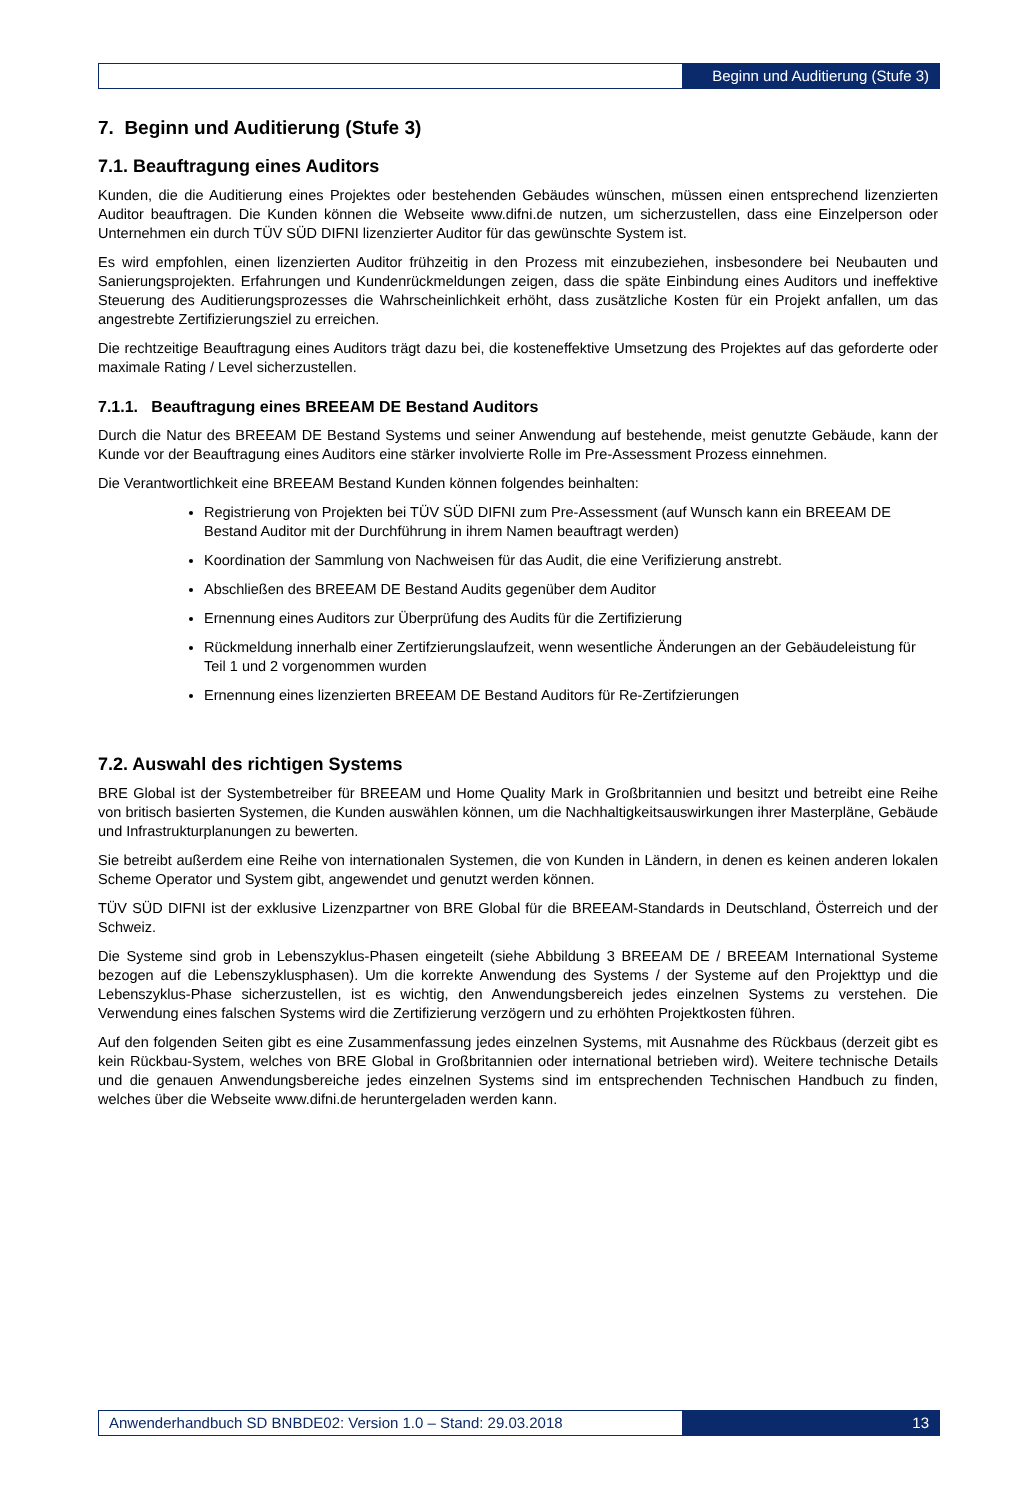Beginn und Auditierung (Stufe 3)
7. Beginn und Auditierung (Stufe 3)
7.1. Beauftragung eines Auditors
Kunden, die die Auditierung eines Projektes oder bestehenden Gebäudes wünschen, müssen einen entsprechend lizenzierten Auditor beauftragen. Die Kunden können die Webseite www.difni.de nutzen, um sicherzustellen, dass eine Einzelperson oder Unternehmen ein durch TÜV SÜD DIFNI lizenzierter Auditor für das gewünschte System ist.
Es wird empfohlen, einen lizenzierten Auditor frühzeitig in den Prozess mit einzubeziehen, insbesondere bei Neubauten und Sanierungsprojekten. Erfahrungen und Kundenrückmeldungen zeigen, dass die späte Einbindung eines Auditors und ineffektive Steuerung des Auditierungsprozesses die Wahrscheinlichkeit erhöht, dass zusätzliche Kosten für ein Projekt anfallen, um das angestrebte Zertifizierungsziel zu erreichen.
Die rechtzeitige Beauftragung eines Auditors trägt dazu bei, die kosteneffektive Umsetzung des Projektes auf das geforderte oder maximale Rating / Level sicherzustellen.
7.1.1. Beauftragung eines BREEAM DE Bestand Auditors
Durch die Natur des BREEAM DE Bestand Systems und seiner Anwendung auf bestehende, meist genutzte Gebäude, kann der Kunde vor der Beauftragung eines Auditors eine stärker involvierte Rolle im Pre-Assessment Prozess einnehmen.
Die Verantwortlichkeit eine BREEAM Bestand Kunden können folgendes beinhalten:
Registrierung von Projekten bei TÜV SÜD DIFNI zum Pre-Assessment (auf Wunsch kann ein BREEAM DE Bestand Auditor mit der Durchführung in ihrem Namen beauftragt werden)
Koordination der Sammlung von Nachweisen für das Audit, die eine Verifizierung anstrebt.
Abschließen des BREEAM DE Bestand Audits gegenüber dem Auditor
Ernennung eines Auditors zur Überprüfung des Audits für die Zertifizierung
Rückmeldung innerhalb einer Zertifzierungslaufzeit, wenn wesentliche Änderungen an der Gebäudeleistung für Teil 1 und 2 vorgenommen wurden
Ernennung eines lizenzierten BREEAM DE Bestand Auditors für Re-Zertifzierungen
7.2. Auswahl des richtigen Systems
BRE Global ist der Systembetreiber für BREEAM und Home Quality Mark in Großbritannien und besitzt und betreibt eine Reihe von britisch basierten Systemen, die Kunden auswählen können, um die Nachhaltigkeitsauswirkungen ihrer Masterpläne, Gebäude und Infrastrukturplanungen zu bewerten.
Sie betreibt außerdem eine Reihe von internationalen Systemen, die von Kunden in Ländern, in denen es keinen anderen lokalen Scheme Operator und System gibt, angewendet und genutzt werden können.
TÜV SÜD DIFNI ist der exklusive Lizenzpartner von BRE Global für die BREEAM-Standards in Deutschland, Österreich und der Schweiz.
Die Systeme sind grob in Lebenszyklus-Phasen eingeteilt (siehe Abbildung 3 BREEAM DE / BREEAM International Systeme bezogen auf die Lebenszyklusphasen). Um die korrekte Anwendung des Systems / der Systeme auf den Projekttyp und die Lebenszyklus-Phase sicherzustellen, ist es wichtig, den Anwendungsbereich jedes einzelnen Systems zu verstehen. Die Verwendung eines falschen Systems wird die Zertifizierung verzögern und zu erhöhten Projektkosten führen.
Auf den folgenden Seiten gibt es eine Zusammenfassung jedes einzelnen Systems, mit Ausnahme des Rückbaus (derzeit gibt es kein Rückbau-System, welches von BRE Global in Großbritannien oder international betrieben wird). Weitere technische Details und die genauen Anwendungsbereiche jedes einzelnen Systems sind im entsprechenden Technischen Handbuch zu finden, welches über die Webseite www.difni.de heruntergeladen werden kann.
Anwenderhandbuch SD BNBDE02: Version 1.0 – Stand: 29.03.2018
13